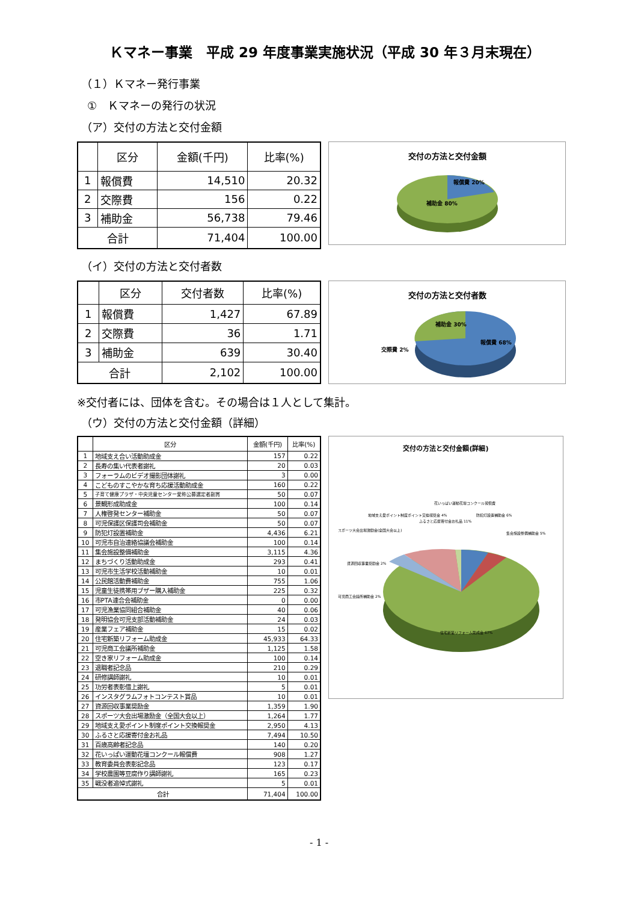Ｋマネー事業　平成 29 年度事業実施状況（平成 30 年３月末現在）
（１）Ｋマネー発行事業
①　Ｋマネーの発行の状況
（ア）交付の方法と交付金額
| | 区分 | 金額(千円) | 比率(%) |
| --- | --- | --- | --- |
| 1 | 報償費 | 14,510 | 20.32 |
| 2 | 交際費 | 156 | 0.22 |
| 3 | 補助金 | 56,738 | 79.46 |
| 合計 | | 71,404 | 100.00 |
交付の方法と交付金額
報償費 20%
補助金 80%
（イ）交付の方法と交付者数
| | 区分 | 交付者数 | 比率(%) |
| --- | --- | --- | --- |
| 1 | 報償費 | 1,427 | 67.89 |
| 2 | 交際費 | 36 | 1.71 |
| 3 | 補助金 | 639 | 30.40 |
| 合計 | | 2,102 | 100.00 |
交付の方法と交付者数
交際費 2%
補助金 30%
報償費 68%
※交付者には、団体を含む。その場合は１人として集計。
（ウ）交付の方法と交付金額（詳細）
| | 区分 | 金額(千円) | 比率(%) |
| --- | --- | --- | --- |
| 1 | 地域支え合い活動助成金 | 157 | 0.22 |
| 2 | 長寿の集い代表者謝礼 | 20 | 0.03 |
| 3 | フォーラムのビデオ撮影団体謝礼 | 3 | 0.00 |
| 4 | こどものすこやかな育ち応援活動助成金 | 160 | 0.22 |
| 5 | 子育て健康プラザ・中央児童センター愛称公募選定者副賞 | 50 | 0.07 |
| 6 | 景観形成助成金 | 100 | 0.14 |
| 7 | 人権啓発センター補助金 | 50 | 0.07 |
| 8 | 可児保護区保護司会補助金 | 50 | 0.07 |
| 9 | 防犯灯設置補助金 | 4,436 | 6.21 |
| 10 | 可児市自治連絡協議会補助金 | 100 | 0.14 |
| 11 | 集会施設整備補助金 | 3,115 | 4.36 |
| 12 | まちづくり活動助成金 | 293 | 0.41 |
| 13 | 可児市生活学校活動補助金 | 10 | 0.01 |
| 14 | 公民館活動費補助金 | 755 | 1.06 |
| 15 | 児童生徒携帯用ブザー購入補助金 | 225 | 0.32 |
| 16 | 市PTA連合会補助金 | 0 | 0.00 |
| 17 | 可児漁業協同組合補助金 | 40 | 0.06 |
| 18 | 発明協会可児支部活動補助金 | 24 | 0.03 |
| 19 | 産業フェア補助金 | 15 | 0.02 |
| 20 | 住宅新築リフォーム助成金 | 45,933 | 64.33 |
| 21 | 可児商工会議所補助金 | 1,125 | 1.58 |
| 22 | 空き家リフォーム助成金 | 100 | 0.14 |
| 23 | 退職者記念品 | 210 | 0.29 |
| 24 | 研修講師謝礼 | 10 | 0.01 |
| 25 | 功労者表彰借上謝礼 | 5 | 0.01 |
| 26 | インスタグラムフォトコンテスト賞品 | 10 | 0.01 |
| 27 | 資源回収事業奨励金 | 1,359 | 1.90 |
| 28 | スポーツ大会出場激励金（全国大会以上） | 1,264 | 1.77 |
| 29 | 地域支え愛ポイント制度ポイント交換報奨金 | 2,950 | 4.13 |
| 30 | ふるさと応援寄付金お礼品 | 7,494 | 10.50 |
| 31 | 百歳高齢者記念品 | 140 | 0.20 |
| 32 | 花いっぱい運動花壇コンクール報償費 | 908 | 1.27 |
| 33 | 教育委員会表彰記念品 | 123 | 0.17 |
| 34 | 学校農園等豆腐作り講師謝礼 | 165 | 0.23 |
| 35 | 戦没者追悼式謝礼 | 5 | 0.01 |
| 合計 | | 71,404 | 100.00 |
交付の方法と交付金額(詳細)
花いっぱい運動花壇コンクール報償費
地域支え愛ポイント制度ポイント交換報奨金 4%
ふるさと応援寄付金お礼品 11%
防犯灯設置補助金 6%
集会施設整備補助金 5%
スポーツ大会出場激励金(全国大会以上)
資源回収事業奨励金 2%
可児商工会議所補助金 2%
住宅新築リフォーム助成金 67%
- 1 -